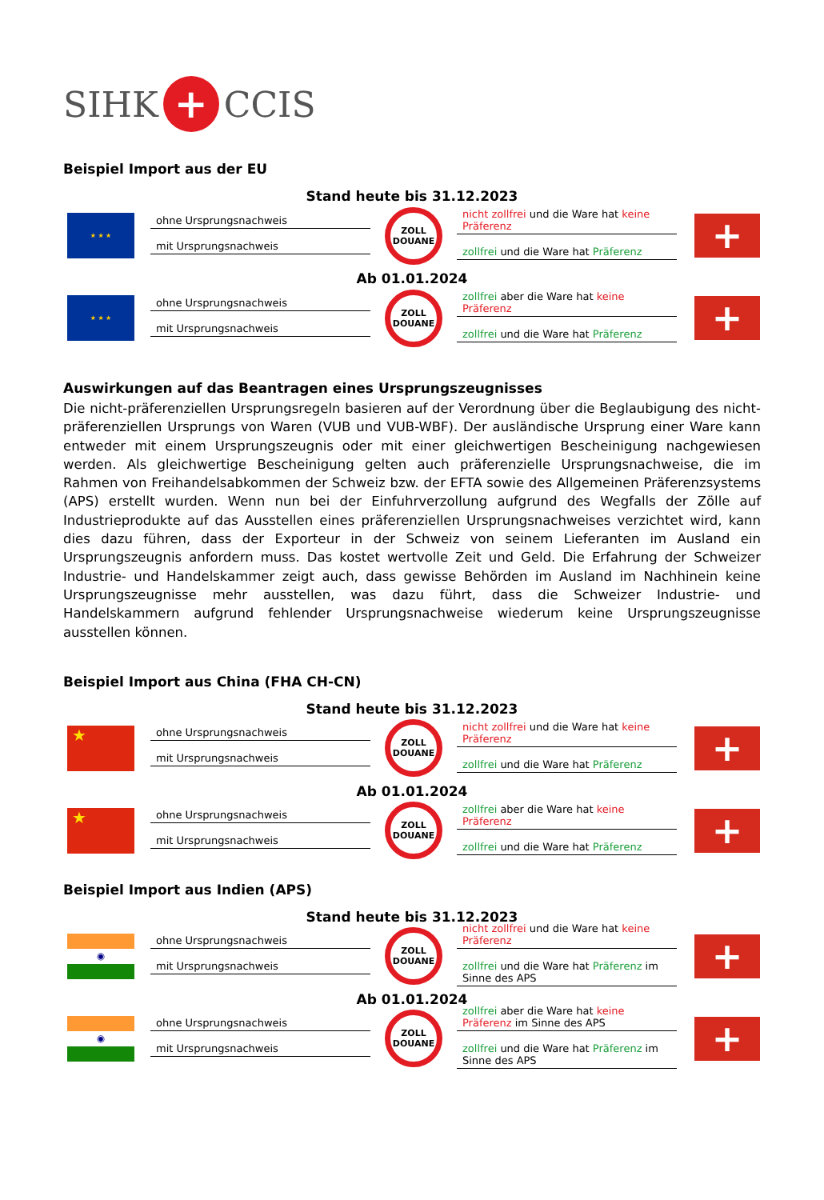SIHK + CCIS
Beispiel Import aus der EU
Stand heute bis 31.12.2023
★ ★ ★
ohne Ursprungsnachweis
mit Ursprungsnachweis
ZOLL
DOUANE
nicht zollfrei und die Ware hat keine Präferenz
zollfrei und die Ware hat Präferenz
+
Ab 01.01.2024
★ ★ ★
ohne Ursprungsnachweis
mit Ursprungsnachweis
ZOLL
DOUANE
zollfrei aber die Ware hat keine Präferenz
zollfrei und die Ware hat Präferenz
+
Auswirkungen auf das Beantragen eines Ursprungszeugnisses
Die nicht-präferenziellen Ursprungsregeln basieren auf der Verordnung über die Beglaubigung des nicht-präferenziellen Ursprungs von Waren (VUB und VUB-WBF). Der ausländische Ursprung einer Ware kann entweder mit einem Ursprungszeugnis oder mit einer gleichwertigen Bescheinigung nachgewiesen werden. Als gleichwertige Bescheinigung gelten auch präferenzielle Ursprungsnachweise, die im Rahmen von Freihandelsabkommen der Schweiz bzw. der EFTA sowie des Allgemeinen Präferenzsystems (APS) erstellt wurden. Wenn nun bei der Einfuhrverzollung aufgrund des Wegfalls der Zölle auf Industrieprodukte auf das Ausstellen eines präferenziellen Ursprungsnachweises verzichtet wird, kann dies dazu führen, dass der Exporteur in der Schweiz von seinem Lieferanten im Ausland ein Ursprungszeugnis anfordern muss. Das kostet wertvolle Zeit und Geld. Die Erfahrung der Schweizer Industrie- und Handelskammer zeigt auch, dass gewisse Behörden im Ausland im Nachhinein keine Ursprungszeugnisse mehr ausstellen, was dazu führt, dass die Schweizer Industrie- und Handelskammern aufgrund fehlender Ursprungsnachweise wiederum keine Ursprungszeugnisse ausstellen können.
Beispiel Import aus China (FHA CH-CN)
Stand heute bis 31.12.2023
★
ohne Ursprungsnachweis
mit Ursprungsnachweis
ZOLL
DOUANE
nicht zollfrei und die Ware hat keine Präferenz
zollfrei und die Ware hat Präferenz
+
Ab 01.01.2024
★
ohne Ursprungsnachweis
mit Ursprungsnachweis
ZOLL
DOUANE
zollfrei aber die Ware hat keine Präferenz
zollfrei und die Ware hat Präferenz
+
Beispiel Import aus Indien (APS)
Stand heute bis 31.12.2023
◉
ohne Ursprungsnachweis
mit Ursprungsnachweis
ZOLL
DOUANE
nicht zollfrei und die Ware hat keine Präferenz
zollfrei und die Ware hat Präferenz im Sinne des APS
+
Ab 01.01.2024
◉
ohne Ursprungsnachweis
mit Ursprungsnachweis
ZOLL
DOUANE
zollfrei aber die Ware hat keine Präferenz im Sinne des APS
zollfrei und die Ware hat Präferenz im Sinne des APS
+